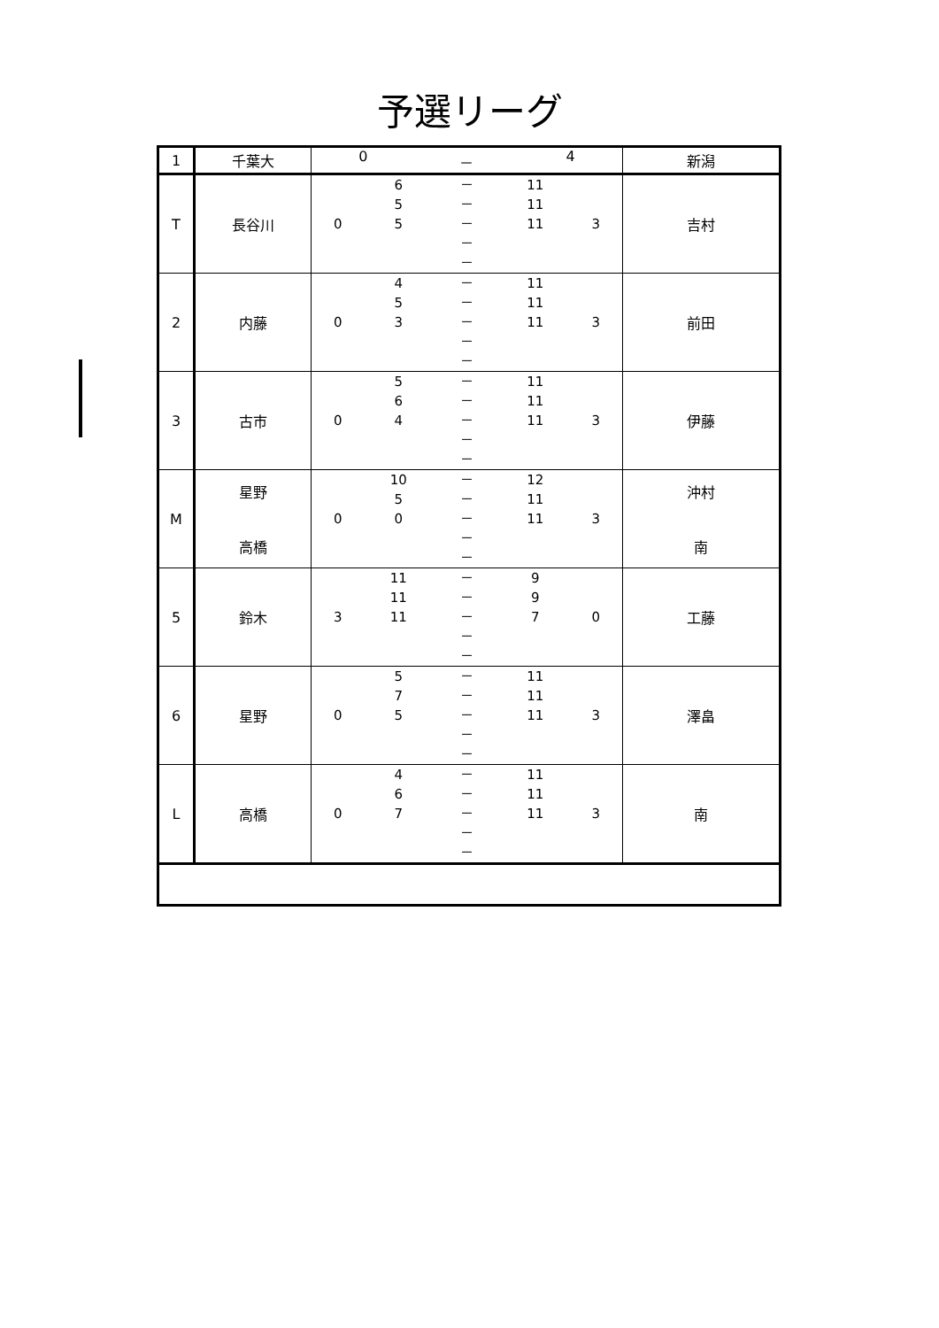予選リーグ
| 1 | 千葉大 | 0 － 4 | 新潟 |
| T | 長谷川 | 0 6 － 11 5 － 11 5 － 11 － － 3 | 吉村 |
| 2 | 内藤 | 0 4 － 11 5 － 11 3 － 11 － － 3 | 前田 |
| 3 | 古市 | 0 5 － 11 6 － 11 4 － 11 － － 3 | 伊藤 |
| M | 星野 高橋 | 0 10 － 12 5 － 11 0 － 11 － － 3 | 沖村 南 |
| 5 | 鈴木 | 3 11 － 9 11 － 9 11 － 7 － － 0 | 工藤 |
| 6 | 星野 | 0 5 － 11 7 － 11 5 － 11 － － 3 | 澤畠 |
| L | 高橋 | 0 4 － 11 6 － 11 7 － 11 － － 3 | 南 |